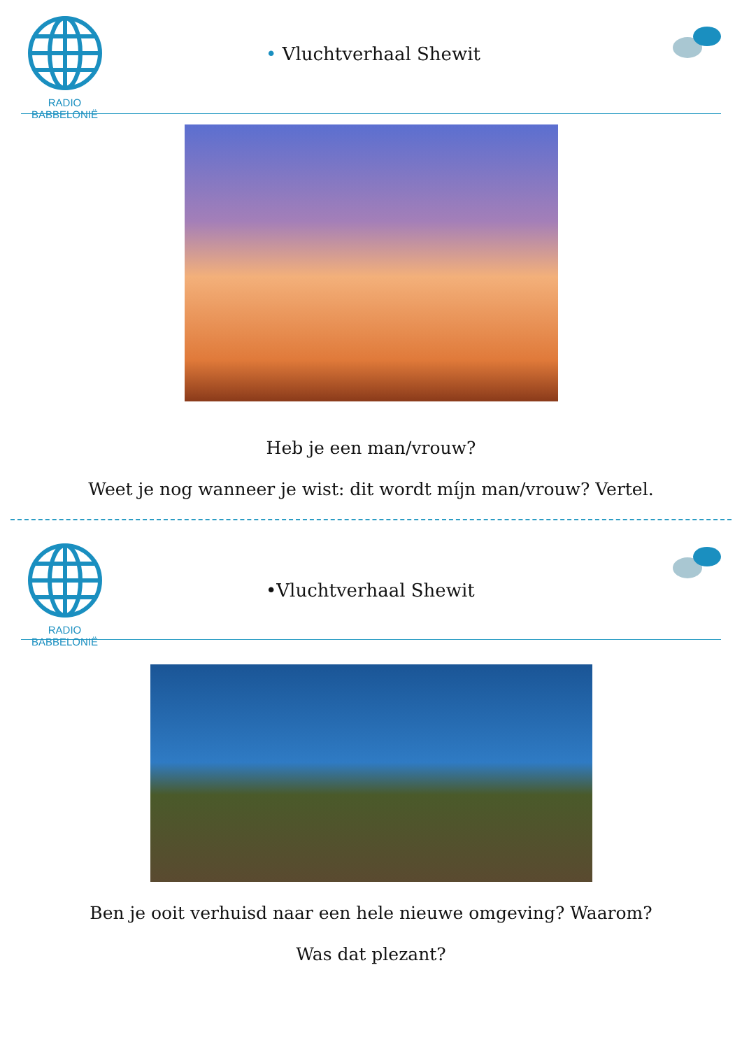RADIO BABBELONIË
• Vluchtverhaal Shewit
Heb je een man/vrouw?
Weet je nog wanneer je wist: dit wordt mı́jn man/vrouw? Vertel.
RADIO BABBELONIË
•Vluchtverhaal Shewit
Ben je ooit verhuisd naar een hele nieuwe omgeving? Waarom?
Was dat plezant?